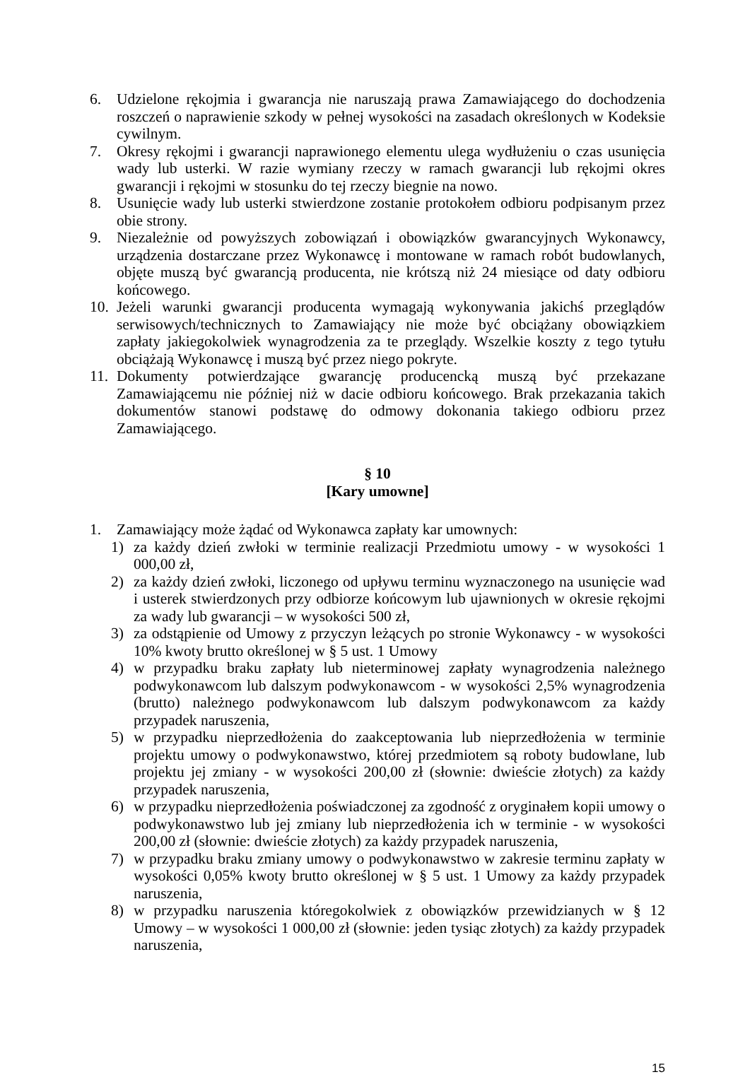6. Udzielone rękojmia i gwarancja nie naruszają prawa Zamawiającego do dochodzenia roszczeń o naprawienie szkody w pełnej wysokości na zasadach określonych w Kodeksie cywilnym.
7. Okresy rękojmi i gwarancji naprawionego elementu ulega wydłużeniu o czas usunięcia wady lub usterki. W razie wymiany rzeczy w ramach gwarancji lub rękojmi okres gwarancji i rękojmi w stosunku do tej rzeczy biegnie na nowo.
8. Usunięcie wady lub usterki stwierdzone zostanie protokołem odbioru podpisanym przez obie strony.
9. Niezależnie od powyższych zobowiązań i obowiązków gwarancyjnych Wykonawcy, urządzenia dostarczane przez Wykonawcę i montowane w ramach robót budowlanych, objęte muszą być gwarancją producenta, nie krótszą niż 24 miesiące od daty odbioru końcowego.
10. Jeżeli warunki gwarancji producenta wymagają wykonywania jakichś przeglądów serwisowych/technicznych to Zamawiający nie może być obciążany obowiązkiem zapłaty jakiegokolwiek wynagrodzenia za te przeglądy. Wszelkie koszty z tego tytułu obciążają Wykonawcę i muszą być przez niego pokryte.
11. Dokumenty potwierdzające gwarancję producencką muszą być przekazane Zamawiającemu nie później niż w dacie odbioru końcowego. Brak przekazania takich dokumentów stanowi podstawę do odmowy dokonania takiego odbioru przez Zamawiającego.
§ 10
[Kary umowne]
1. Zamawiający może żądać od Wykonawca zapłaty kar umownych:
1) za każdy dzień zwłoki w terminie realizacji Przedmiotu umowy - w wysokości 1 000,00 zł,
2) za każdy dzień zwłoki, liczonego od upływu terminu wyznaczonego na usunięcie wad i usterek stwierdzonych przy odbiorze końcowym lub ujawnionych w okresie rękojmi za wady lub gwarancji – w wysokości 500 zł,
3) za odstąpienie od Umowy z przyczyn leżących po stronie Wykonawcy - w wysokości 10% kwoty brutto określonej w § 5 ust. 1 Umowy
4) w przypadku braku zapłaty lub nieterminowej zapłaty wynagrodzenia należnego podwykonawcom lub dalszym podwykonawcom - w wysokości 2,5% wynagrodzenia (brutto) należnego podwykonawcom lub dalszym podwykonawcom za każdy przypadek naruszenia,
5) w przypadku nieprzedłożenia do zaakceptowania lub nieprzedłożenia w terminie projektu umowy o podwykonawstwo, której przedmiotem są roboty budowlane, lub projektu jej zmiany - w wysokości 200,00 zł (słownie: dwieście złotych) za każdy przypadek naruszenia,
6) w przypadku nieprzedłożenia poświadczonej za zgodność z oryginałem kopii umowy o podwykonawstwo lub jej zmiany lub nieprzedłożenia ich w terminie - w wysokości 200,00 zł (słownie: dwieście złotych) za każdy przypadek naruszenia,
7) w przypadku braku zmiany umowy o podwykonawstwo w zakresie terminu zapłaty w wysokości 0,05% kwoty brutto określonej w § 5 ust. 1 Umowy za każdy przypadek naruszenia,
8) w przypadku naruszenia któregokolwiek z obowiązków przewidzianych w § 12 Umowy – w wysokości 1 000,00 zł (słownie: jeden tysiąc złotych) za każdy przypadek naruszenia,
15